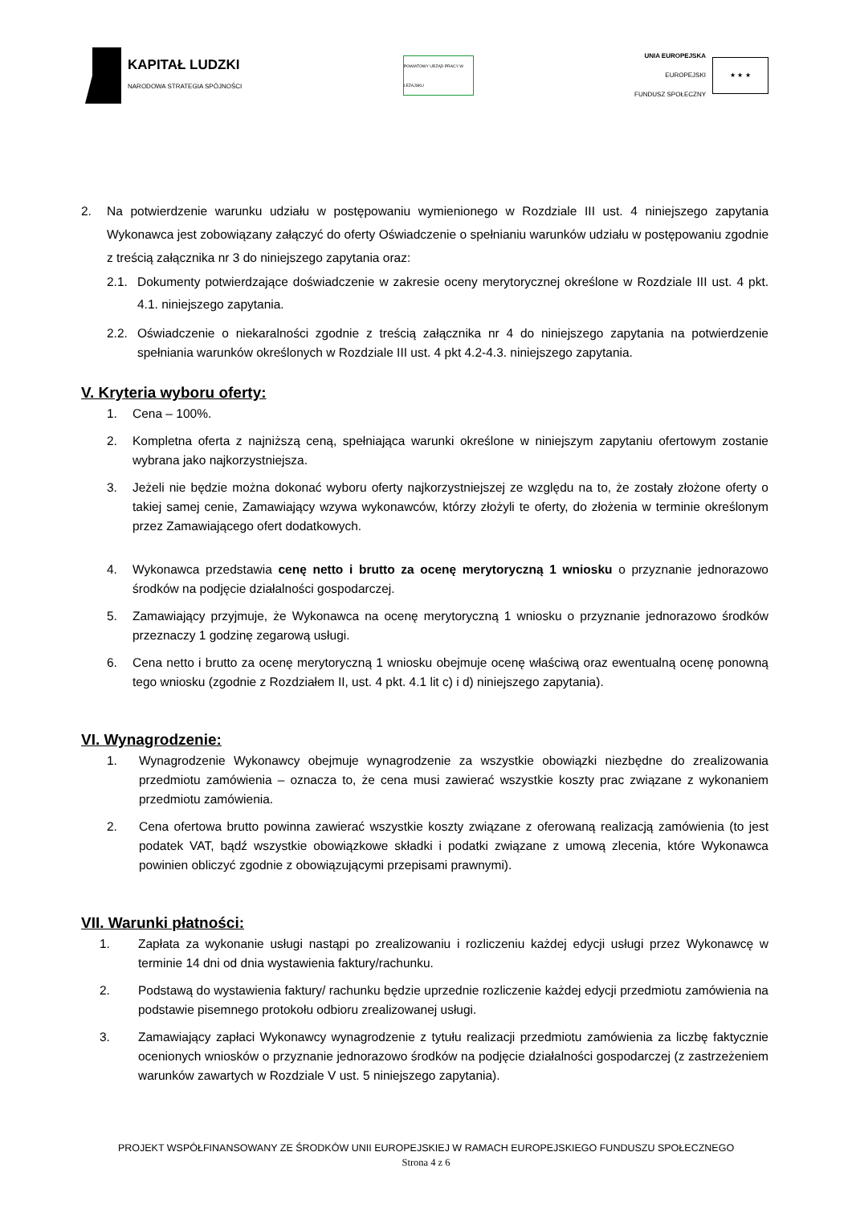KAPITAŁ LUDZKI
NARODOWA STRATEGIA SPÓJNOŚCI
POWIATOWY URZĄD PRACY W LEŻAJSKU
UNIA EUROPEJSKA
EUROPEJSKI
FUNDUSZ SPOŁECZNY
★ ★ ★
2. Na potwierdzenie warunku udziału w postępowaniu wymienionego w Rozdziale III ust. 4 niniejszego zapytania Wykonawca jest zobowiązany załączyć do oferty Oświadczenie o spełnianiu warunków udziału w postępowaniu zgodnie z treścią załącznika nr 3 do niniejszego zapytania oraz:
2.1. Dokumenty potwierdzające doświadczenie w zakresie oceny merytorycznej określone w Rozdziale III ust. 4 pkt. 4.1. niniejszego zapytania.
2.2. Oświadczenie o niekaralności zgodnie z treścią załącznika nr 4 do niniejszego zapytania na potwierdzenie spełniania warunków określonych w Rozdziale III ust. 4 pkt 4.2-4.3. niniejszego zapytania.
V. Kryteria wyboru oferty:
1. Cena – 100%.
2. Kompletna oferta z najniższą ceną, spełniająca warunki określone w niniejszym zapytaniu ofertowym zostanie wybrana jako najkorzystniejsza.
3. Jeżeli nie będzie można dokonać wyboru oferty najkorzystniejszej ze względu na to, że zostały złożone oferty o takiej samej cenie, Zamawiający wzywa wykonawców, którzy złożyli te oferty, do złożenia w terminie określonym przez Zamawiającego ofert dodatkowych.
4. Wykonawca przedstawia cenę netto i brutto za ocenę merytoryczną 1 wniosku o przyznanie jednorazowo środków na podjęcie działalności gospodarczej.
5. Zamawiający przyjmuje, że Wykonawca na ocenę merytoryczną 1 wniosku o przyznanie jednorazowo środków przeznaczy 1 godzinę zegarową usługi.
6. Cena netto i brutto za ocenę merytoryczną 1 wniosku obejmuje ocenę właściwą oraz ewentualną ocenę ponowną tego wniosku (zgodnie z Rozdziałem II, ust. 4 pkt. 4.1 lit c) i d) niniejszego zapytania).
VI. Wynagrodzenie:
1. Wynagrodzenie Wykonawcy obejmuje wynagrodzenie za wszystkie obowiązki niezbędne do zrealizowania przedmiotu zamówienia – oznacza to, że cena musi zawierać wszystkie koszty prac związane z wykonaniem przedmiotu zamówienia.
2. Cena ofertowa brutto powinna zawierać wszystkie koszty związane z oferowaną realizacją zamówienia (to jest podatek VAT, bądź wszystkie obowiązkowe składki i podatki związane z umową zlecenia, które Wykonawca powinien obliczyć zgodnie z obowiązującymi przepisami prawnymi).
VII. Warunki płatności:
1. Zapłata za wykonanie usługi nastąpi po zrealizowaniu i rozliczeniu każdej edycji usługi przez Wykonawcę w terminie 14 dni od dnia wystawienia faktury/rachunku.
2. Podstawą do wystawienia faktury/ rachunku będzie uprzednie rozliczenie każdej edycji przedmiotu zamówienia na podstawie pisemnego protokołu odbioru zrealizowanej usługi.
3. Zamawiający zapłaci Wykonawcy wynagrodzenie z tytułu realizacji przedmiotu zamówienia za liczbę faktycznie ocenionych wniosków o przyznanie jednorazowo środków na podjęcie działalności gospodarczej (z zastrzeżeniem warunków zawartych w Rozdziale V ust. 5 niniejszego zapytania).
PROJEKT WSPÓŁFINANSOWANY ZE ŚRODKÓW UNII EUROPEJSKIEJ W RAMACH EUROPEJSKIEGO FUNDUSZU SPOŁECZNEGO
Strona 4 z 6